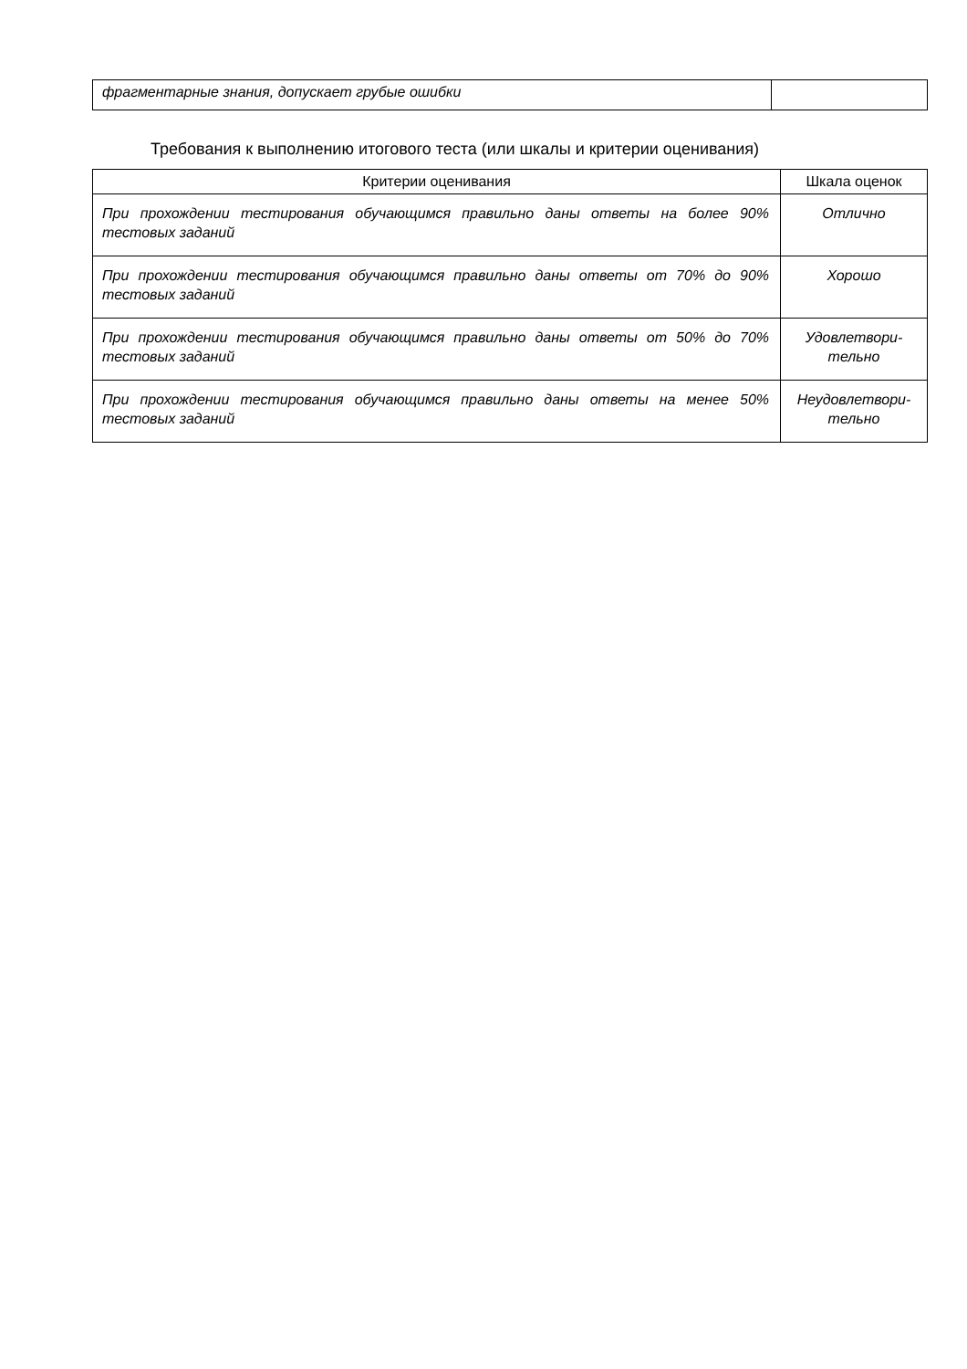| фрагментарные знания, допускает грубые ошибки | |
Требования к выполнению итогового теста (или шкалы и критерии оценивания)
| Критерии оценивания | Шкала оценок |
| --- | --- |
| При прохождении тестирования обучающимся правильно даны ответы на более 90% тестовых заданий | Отлично |
| При прохождении тестирования обучающимся правильно даны ответы от 70% до 90% тестовых заданий | Хорошо |
| При прохождении тестирования обучающимся правильно даны ответы от 50% до 70% тестовых заданий | Удовлетвори- тельно |
| При прохождении тестирования обучающимся правильно даны ответы на менее 50% тестовых заданий | Неудовлетвори- тельно |